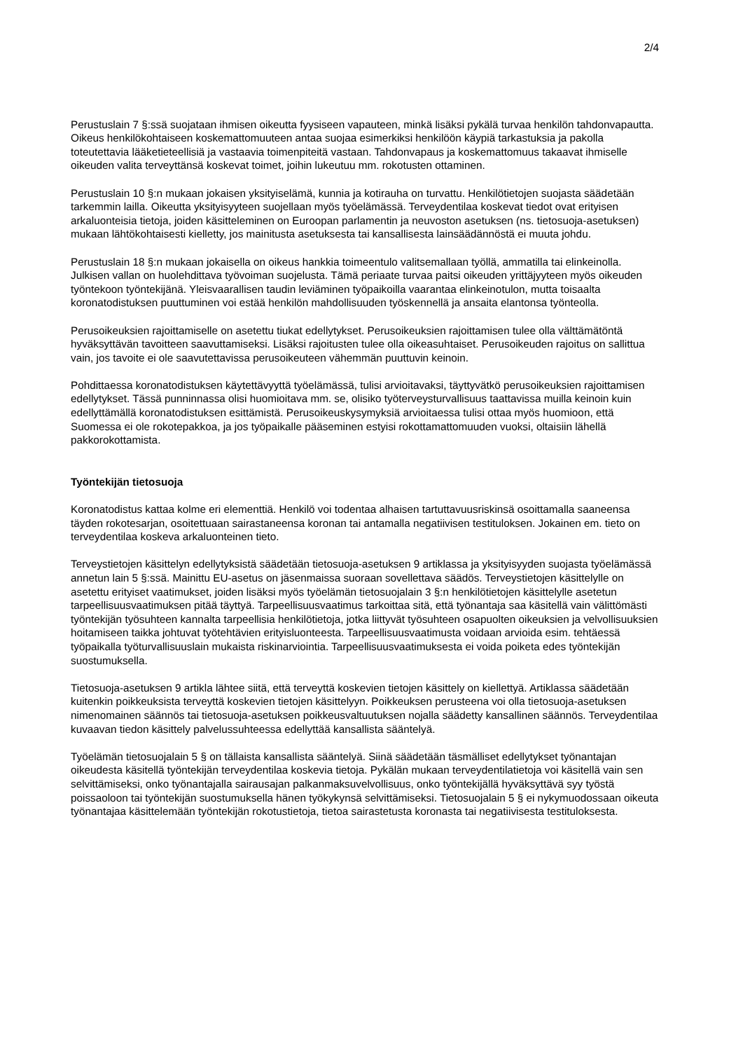2/4
Perustuslain 7 §:ssä suojataan ihmisen oikeutta fyysiseen vapauteen, minkä lisäksi pykälä turvaa henkilön tahdonvapautta. Oikeus henkilökohtaiseen koskemattomuuteen antaa suojaa esimerkiksi henkilöön käypiä tarkastuksia ja pakolla toteutettavia lääketieteellisiä ja vastaavia toimenpiteitä vastaan. Tahdonvapaus ja koskemattomuus takaavat ihmiselle oikeuden valita terveyttänsä koskevat toimet, joihin lukeutuu mm. rokotusten ottaminen.
Perustuslain 10 §:n mukaan jokaisen yksityiselämä, kunnia ja kotirauha on turvattu. Henkilötietojen suojasta säädetään tarkemmin lailla. Oikeutta yksityisyyteen suojellaan myös työelämässä. Terveydentilaa koskevat tiedot ovat erityisen arkaluonteisia tietoja, joiden käsitteleminen on Euroopan parlamentin ja neuvoston asetuksen (ns. tietosuoja-asetuksen) mukaan lähtökohtaisesti kielletty, jos mainitusta asetuksesta tai kansallisesta lainsäädännöstä ei muuta johdu.
Perustuslain 18 §:n mukaan jokaisella on oikeus hankkia toimeentulo valitsemallaan työllä, ammatilla tai elinkeinolla. Julkisen vallan on huolehdittava työvoiman suojelusta. Tämä periaate turvaa paitsi oikeuden yrittäjyyteen myös oikeuden työntekoon työntekijänä. Yleisvaarallisen taudin leviäminen työpaikoilla vaarantaa elinkeinotulon, mutta toisaalta koronatodistuksen puuttuminen voi estää henkilön mahdollisuuden työskennellä ja ansaita elantonsa työnteolla.
Perusoikeuksien rajoittamiselle on asetettu tiukat edellytykset. Perusoikeuksien rajoittamisen tulee olla välttämätöntä hyväksyttävän tavoitteen saavuttamiseksi. Lisäksi rajoitusten tulee olla oikeasuhtaiset. Perusoikeuden rajoitus on sallittua vain, jos tavoite ei ole saavutettavissa perusoikeuteen vähemmän puuttuvin keinoin.
Pohdittaessa koronatodistuksen käytettävyyttä työelämässä, tulisi arvioitavaksi, täyttyvätkö perusoikeuksien rajoittamisen edellytykset. Tässä punninnassa olisi huomioitava mm. se, olisiko työterveysturvallisuus taattavissa muilla keinoin kuin edellyttämällä koronatodistuksen esittämistä. Perusoikeuskysymyksiä arvioitaessa tulisi ottaa myös huomioon, että Suomessa ei ole rokotepakkoa, ja jos työpaikalle pääseminen estyisi rokottamattomuuden vuoksi, oltaisiin lähellä pakkorokottamista.
Työntekijän tietosuoja
Koronatodistus kattaa kolme eri elementtiä. Henkilö voi todentaa alhaisen tartuttavuusriskinsä osoittamalla saaneensa täyden rokotesarjan, osoitettuaan sairastaneensa koronan tai antamalla negatiivisen testituloksen. Jokainen em. tieto on terveydentilaa koskeva arkaluonteinen tieto.
Terveystietojen käsittelyn edellytyksistä säädetään tietosuoja-asetuksen 9 artiklassa ja yksityisyyden suojasta työelämässä annetun lain 5 §:ssä. Mainittu EU-asetus on jäsenmaissa suoraan sovellettava säädös. Terveystietojen käsittelylle on asetettu erityiset vaatimukset, joiden lisäksi myös työelämän tietosuojalain 3 §:n henkilötietojen käsittelylle asetetun tarpeellisuusvaatimuksen pitää täyttyä. Tarpeellisuusvaatimus tarkoittaa sitä, että työnantaja saa käsitellä vain välittömästi työntekijän työsuhteen kannalta tarpeellisia henkilötietoja, jotka liittyvät työsuhteen osapuolten oikeuksien ja velvollisuuksien hoitamiseen taikka johtuvat työtehtävien erityisluonteesta. Tarpeellisuusvaatimusta voidaan arvioida esim. tehtäessä työpaikalla työturvallisuuslain mukaista riskinarviointia. Tarpeellisuusvaatimuksesta ei voida poiketa edes työntekijän suostumuksella.
Tietosuoja-asetuksen 9 artikla lähtee siitä, että terveyttä koskevien tietojen käsittely on kiellettyä. Artiklassa säädetään kuitenkin poikkeuksista terveyttä koskevien tietojen käsittelyyn. Poikkeuksen perusteena voi olla tietosuoja-asetuksen nimenomainen säännös tai tietosuoja-asetuksen poikkeusvaltuutuksen nojalla säädetty kansallinen säännös. Terveydentilaa kuvaavan tiedon käsittely palvelussuhteessa edellyttää kansallista sääntelyä.
Työelämän tietosuojalain 5 § on tällaista kansallista sääntelyä. Siinä säädetään täsmälliset edellytykset työnantajan oikeudesta käsitellä työntekijän terveydentilaa koskevia tietoja. Pykälän mukaan terveydentilatietoja voi käsitellä vain sen selvittämiseksi, onko työnantajalla sairausajan palkanmaksuvelvollisuus, onko työntekijällä hyväksyttävä syy työstä poissaoloon tai työntekijän suostumuksella hänen työkykynsä selvittämiseksi. Tietosuojalain 5 § ei nykymuodossaan oikeuta työnantajaa käsittelemään työntekijän rokotustietoja, tietoa sairastetusta koronasta tai negatiivisesta testituloksesta.